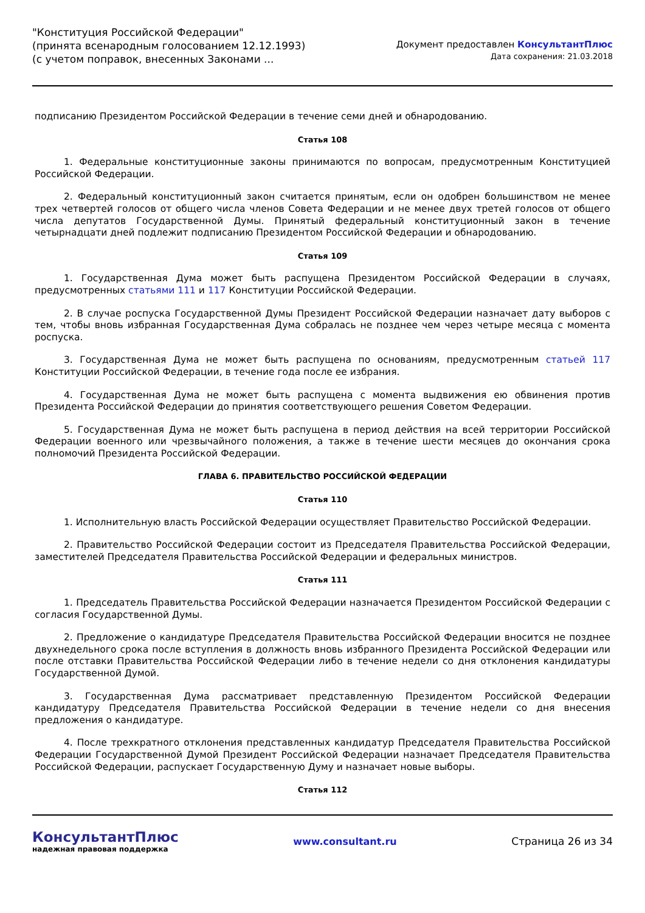"Конституция Российской Федерации"
(принята всенародным голосованием 12.12.1993)
(с учетом поправок, внесенных Законами ...
Документ предоставлен КонсультантПлюс
Дата сохранения: 21.03.2018
подписанию Президентом Российской Федерации в течение семи дней и обнародованию.
Статья 108
1. Федеральные конституционные законы принимаются по вопросам, предусмотренным Конституцией Российской Федерации.
2. Федеральный конституционный закон считается принятым, если он одобрен большинством не менее трех четвертей голосов от общего числа членов Совета Федерации и не менее двух третей голосов от общего числа депутатов Государственной Думы. Принятый федеральный конституционный закон в течение четырнадцати дней подлежит подписанию Президентом Российской Федерации и обнародованию.
Статья 109
1. Государственная Дума может быть распущена Президентом Российской Федерации в случаях, предусмотренных статьями 111 и 117 Конституции Российской Федерации.
2. В случае роспуска Государственной Думы Президент Российской Федерации назначает дату выборов с тем, чтобы вновь избранная Государственная Дума собралась не позднее чем через четыре месяца с момента роспуска.
3. Государственная Дума не может быть распущена по основаниям, предусмотренным статьей 117 Конституции Российской Федерации, в течение года после ее избрания.
4. Государственная Дума не может быть распущена с момента выдвижения ею обвинения против Президента Российской Федерации до принятия соответствующего решения Советом Федерации.
5. Государственная Дума не может быть распущена в период действия на всей территории Российской Федерации военного или чрезвычайного положения, а также в течение шести месяцев до окончания срока полномочий Президента Российской Федерации.
ГЛАВА 6. ПРАВИТЕЛЬСТВО РОССИЙСКОЙ ФЕДЕРАЦИИ
Статья 110
1. Исполнительную власть Российской Федерации осуществляет Правительство Российской Федерации.
2. Правительство Российской Федерации состоит из Председателя Правительства Российской Федерации, заместителей Председателя Правительства Российской Федерации и федеральных министров.
Статья 111
1. Председатель Правительства Российской Федерации назначается Президентом Российской Федерации с согласия Государственной Думы.
2. Предложение о кандидатуре Председателя Правительства Российской Федерации вносится не позднее двухнедельного срока после вступления в должность вновь избранного Президента Российской Федерации или после отставки Правительства Российской Федерации либо в течение недели со дня отклонения кандидатуры Государственной Думой.
3. Государственная Дума рассматривает представленную Президентом Российской Федерации кандидатуру Председателя Правительства Российской Федерации в течение недели со дня внесения предложения о кандидатуре.
4. После трехкратного отклонения представленных кандидатур Председателя Правительства Российской Федерации Государственной Думой Президент Российской Федерации назначает Председателя Правительства Российской Федерации, распускает Государственную Думу и назначает новые выборы.
Статья 112
КонсультантПлюс
надежная правовая поддержка
www.consultant.ru Страница 26 из 34